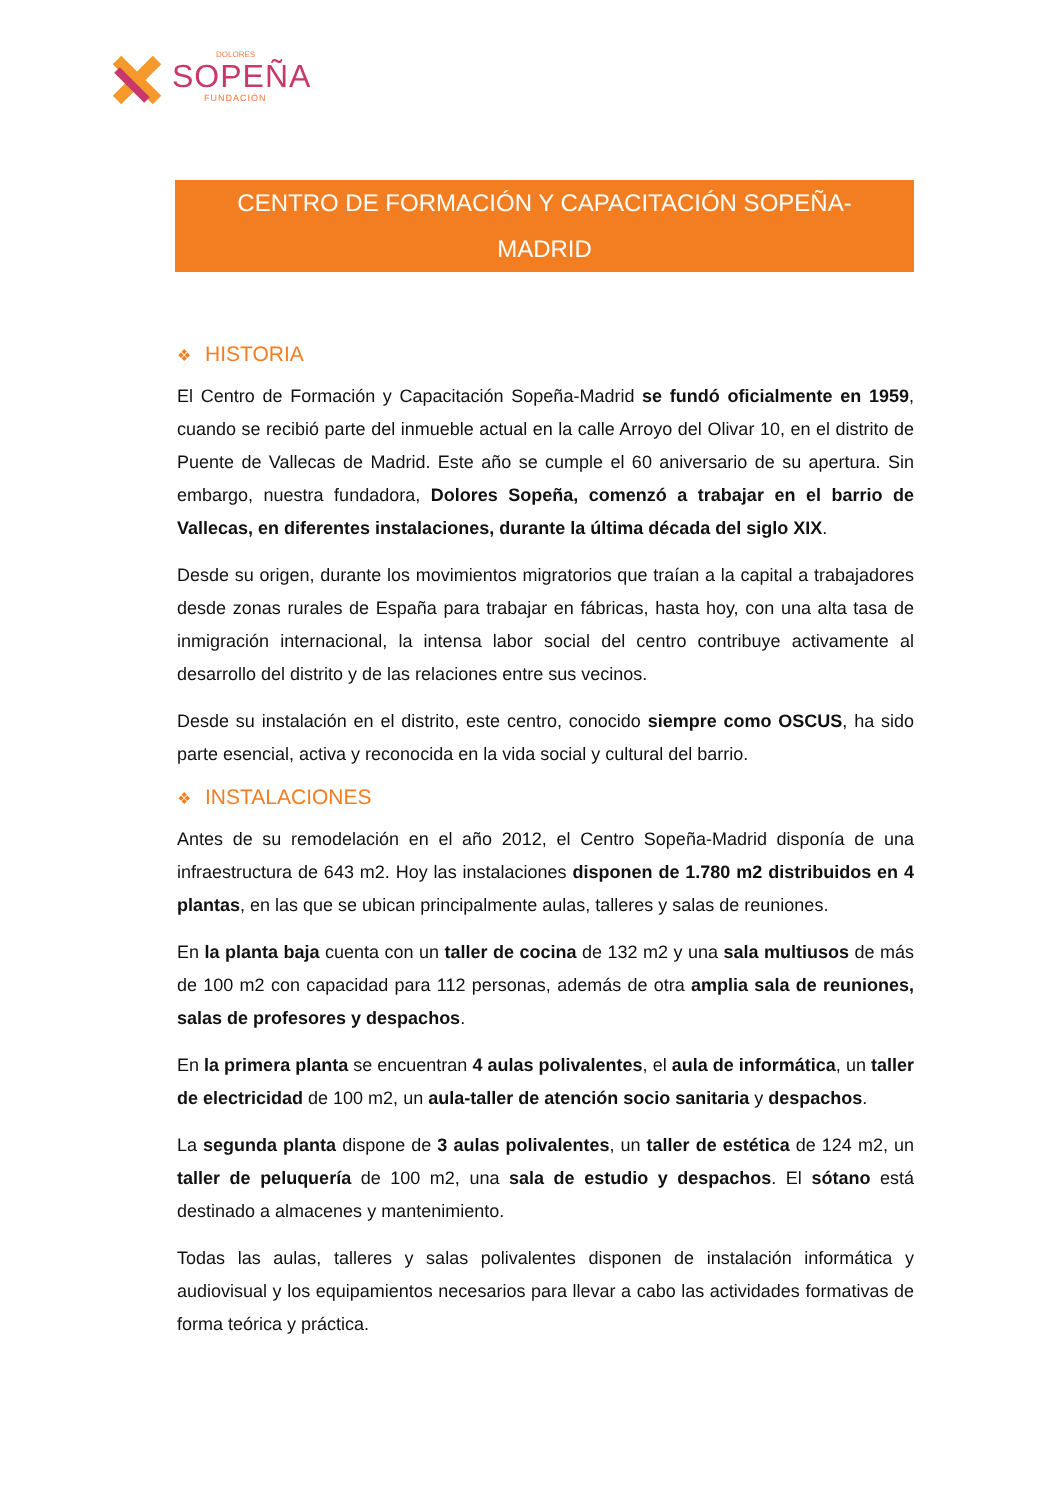DOLORES
SOPEÑA
FUNDACIÓN
CENTRO DE FORMACIÓN Y CAPACITACIÓN SOPEÑA-MADRID
❖ HISTORIA
El Centro de Formación y Capacitación Sopeña-Madrid se fundó oficialmente en 1959, cuando se recibió parte del inmueble actual en la calle Arroyo del Olivar 10, en el distrito de Puente de Vallecas de Madrid. Este año se cumple el 60 aniversario de su apertura. Sin embargo, nuestra fundadora, Dolores Sopeña, comenzó a trabajar en el barrio de Vallecas, en diferentes instalaciones, durante la última década del siglo XIX.
Desde su origen, durante los movimientos migratorios que traían a la capital a trabajadores desde zonas rurales de España para trabajar en fábricas, hasta hoy, con una alta tasa de inmigración internacional, la intensa labor social del centro contribuye activamente al desarrollo del distrito y de las relaciones entre sus vecinos.
Desde su instalación en el distrito, este centro, conocido siempre como OSCUS, ha sido parte esencial, activa y reconocida en la vida social y cultural del barrio.
❖ INSTALACIONES
Antes de su remodelación en el año 2012, el Centro Sopeña-Madrid disponía de una infraestructura de 643 m2. Hoy las instalaciones disponen de 1.780 m2 distribuidos en 4 plantas, en las que se ubican principalmente aulas, talleres y salas de reuniones.
En la planta baja cuenta con un taller de cocina de 132 m2 y una sala multiusos de más de 100 m2 con capacidad para 112 personas, además de otra amplia sala de reuniones, salas de profesores y despachos.
En la primera planta se encuentran 4 aulas polivalentes, el aula de informática, un taller de electricidad de 100 m2, un aula-taller de atención socio sanitaria y despachos.
La segunda planta dispone de 3 aulas polivalentes, un taller de estética de 124 m2, un taller de peluquería de 100 m2, una sala de estudio y despachos. El sótano está destinado a almacenes y mantenimiento.
Todas las aulas, talleres y salas polivalentes disponen de instalación informática y audiovisual y los equipamientos necesarios para llevar a cabo las actividades formativas de forma teórica y práctica.